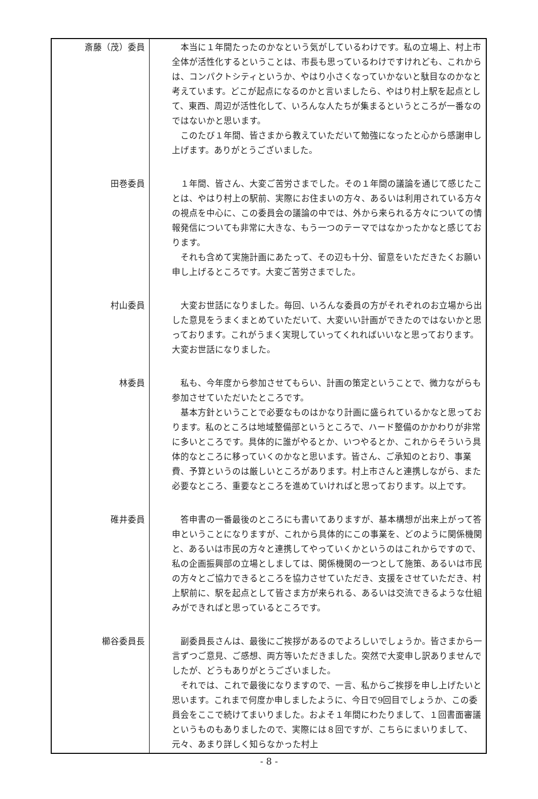| 斎藤（茂）委員 | 本当に１年間たったのかなという気がしているわけです。私の立場上、村上市全体が活性化するということは、市長も思っているわけですけれども、これからは、コンパクトシティというか、やはり小さくなっていかないと駄目なのかなと考えています。どこが起点になるのかと言いましたら、やはり村上駅を起点として、東西、周辺が活性化して、いろんな人たちが集まるというところが一番なのではないかと思います。 このたび１年間、皆さまから教えていただいて勉強になったと心から感謝申し上げます。ありがとうございました。 |
| 田巻委員 | １年間、皆さん、大変ご苦労さまでした。その１年間の議論を通じて感じたことは、やはり村上の駅前、実際にお住まいの方々、あるいは利用されている方々の視点を中心に、この委員会の議論の中では、外から来られる方々についての情報発信についても非常に大きな、もう一つのテーマではなかったかなと感じております。 それも含めて実施計画にあたって、その辺も十分、留意をいただきたくお願い申し上げるところです。大変ご苦労さまでした。 |
| 村山委員 | 大変お世話になりました。毎回、いろんな委員の方がそれぞれのお立場から出した意見をうまくまとめていただいて、大変いい計画ができたのではないかと思っております。これがうまく実現していってくれればいいなと思っております。大変お世話になりました。 |
| 林委員 | 私も、今年度から参加させてもらい、計画の策定ということで、微力ながらも参加させていただいたところです。 基本方針ということで必要なものはかなり計画に盛られているかなと思っております。私のところは地域整備部というところで、ハード整備のかかわりが非常に多いところです。具体的に誰がやるとか、いつやるとか、これからそういう具体的なところに移っていくのかなと思います。皆さん、ご承知のとおり、事業費、予算というのは厳しいところがあります。村上市さんと連携しながら、また必要なところ、重要なところを進めていければと思っております。以上です。 |
| 碓井委員 | 答申書の一番最後のところにも書いてありますが、基本構想が出来上がって答申ということになりますが、これから具体的にこの事業を、どのように関係機関と、あるいは市民の方々と連携してやっていくかというのはこれからですので、私の企画振興部の立場としましては、関係機関の一つとして施策、あるいは市民の方々とご協力できるところを協力させていただき、支援をさせていただき、村上駅前に、駅を起点として皆さま方が来られる、あるいは交流できるような仕組みができればと思っているところです。 |
| 櫛谷委員長 | 副委員長さんは、最後にご挨拶があるのでよろしいでしょうか。皆さまから一言ずつご意見、ご感想、両方等いただきました。突然で大変申し訳ありませんでしたが、どうもありがとうございました。 それでは、これで最後になりますので、一言、私からご挨拶を申し上げたいと思います。これまで何度か申しましたように、今日で9回目でしょうか、この委員会をここで続けてまいりました。およそ１年間にわたりまして、１回書面審議というものもありましたので、実際には８回ですが、こちらにまいりまして、元々、あまり詳しく知らなかった村上 |
- 8 -